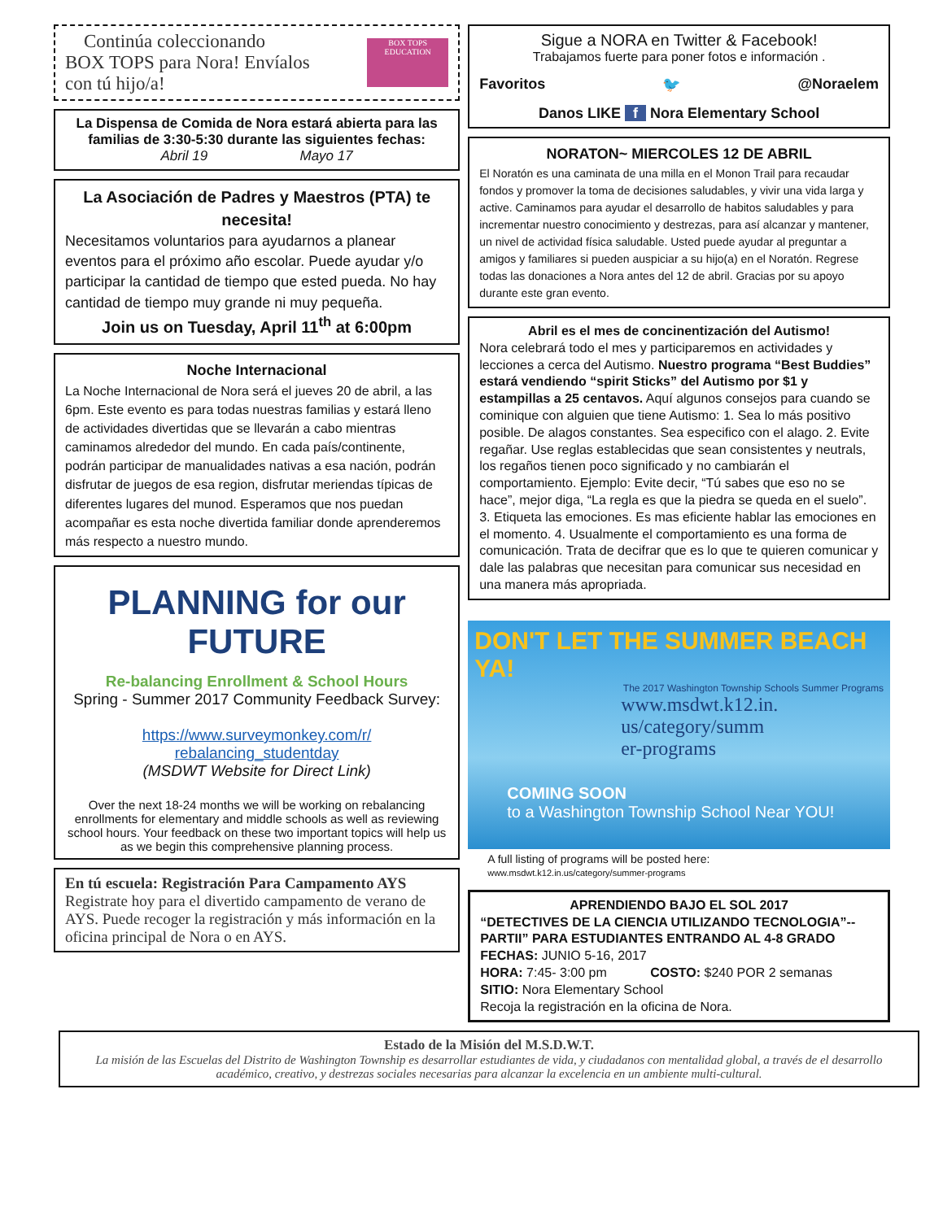Continúa coleccionando
BOX TOPS para Nora! Envíalos
con tú hijo/a!
BOX TOPS EDUCATION
La Dispensa de Comida de Nora estará abierta para las familias de 3:30-5:30 durante las siguientes fechas:
Abril 19 Mayo 17
La Asociación de Padres y Maestros (PTA) te necesita!
Necesitamos voluntarios para ayudarnos a planear eventos para el próximo año escolar. Puede ayudar y/o participar la cantidad de tiempo que ested pueda. No hay cantidad de tiempo muy grande ni muy pequeña.
Join us on Tuesday, April 11<sup>th</sup> at 6:00pm
Noche Internacional
La Noche Internacional de Nora será el jueves 20 de abril, a las 6pm. Este evento es para todas nuestras familias y estará lleno de actividades divertidas que se llevarán a cabo mientras caminamos alrededor del mundo. En cada país/continente, podrán participar de manualidades nativas a esa nación, podrán disfrutar de juegos de esa region, disfrutar meriendas típicas de diferentes lugares del munod. Esperamos que nos puedan acompañar es esta noche divertida familiar donde aprenderemos más respecto a nuestro mundo.
PLANNING for our FUTURE
Re-balancing Enrollment & School Hours
Spring - Summer 2017 Community Feedback Survey:
https://www.surveymonkey.com/r/ rebalancing_studentday
(MSDWT Website for Direct Link)
Over the next 18-24 months we will be working on rebalancing enrollments for elementary and middle schools as well as reviewing school hours. Your feedback on these two important topics will help us as we begin this comprehensive planning process.
En tú escuela: Registración Para Campamento AYS
Registrate hoy para el divertido campamento de verano de AYS. Puede recoger la registración y más información en la oficina principal de Nora o en AYS.
Sigue a NORA en Twitter & Facebook!
Trabajamos fuerte para poner fotos e información .
Favoritos 🐦 @Noraelem
Danos LIKE f Nora Elementary School
NORATON~ MIERCOLES 12 DE ABRIL
El Noratón es una caminata de una milla en el Monon Trail para recaudar fondos y promover la toma de decisiones saludables, y vivir una vida larga y active. Caminamos para ayudar el desarrollo de habitos saludables y para incrementar nuestro conocimiento y destrezas, para así alcanzar y mantener, un nivel de actividad física saludable. Usted puede ayudar al preguntar a amigos y familiares si pueden auspiciar a su hijo(a) en el Noratón. Regrese todas las donaciones a Nora antes del 12 de abril. Gracias por su apoyo durante este gran evento.
Abril es el mes de concinentización del Autismo!
Nora celebrará todo el mes y participaremos en actividades y lecciones a cerca del Autismo. Nuestro programa “Best Buddies” estará vendiendo “spirit Sticks” del Autismo por $1 y estampillas a 25 centavos. Aquí algunos consejos para cuando se cominique con alguien que tiene Autismo: 1. Sea lo más positivo posible. De alagos constantes. Sea especifico con el alago. 2. Evite regañar. Use reglas establecidas que sean consistentes y neutrals, los regaños tienen poco significado y no cambiarán el comportamiento. Ejemplo: Evite decir, “Tú sabes que eso no se hace”, mejor diga, “La regla es que la piedra se queda en el suelo”. 3. Etiqueta las emociones. Es mas eficiente hablar las emociones en el momento. 4. Usualmente el comportamiento es una forma de comunicación. Trata de decifrar que es lo que te quieren comunicar y dale las palabras que necesitan para comunicar sus necesidad en una manera más apropriada.
DON'T LET THE SUMMER BEACH YA!
The 2017 Washington Township Schools Summer Programs
www.msdwt.k12.in.
us/category/summ
er-programs
COMING SOON
to a Washington Township School Near YOU!
A full listing of programs will be posted here:
www.msdwt.k12.in.us/category/summer-programs
APRENDIENDO BAJO EL SOL 2017
“DETECTIVES DE LA CIENCIA UTILIZANDO TECNOLOGIA”-- PARTII” PARA ESTUDIANTES ENTRANDO AL 4-8 GRADO
FECHAS: JUNIO 5-16, 2017
HORA: 7:45- 3:00 pm COSTO: $240 POR 2 semanas
SITIO: Nora Elementary School
Recoja la registración en la oficina de Nora.
Estado de la Misión del M.S.D.W.T.
La misión de las Escuelas del Distrito de Washington Township es desarrollar estudiantes de vida, y ciudadanos con mentalidad global, a través de el desarrollo académico, creativo, y destrezas sociales necesarias para alcanzar la excelencia en un ambiente multi-cultural.